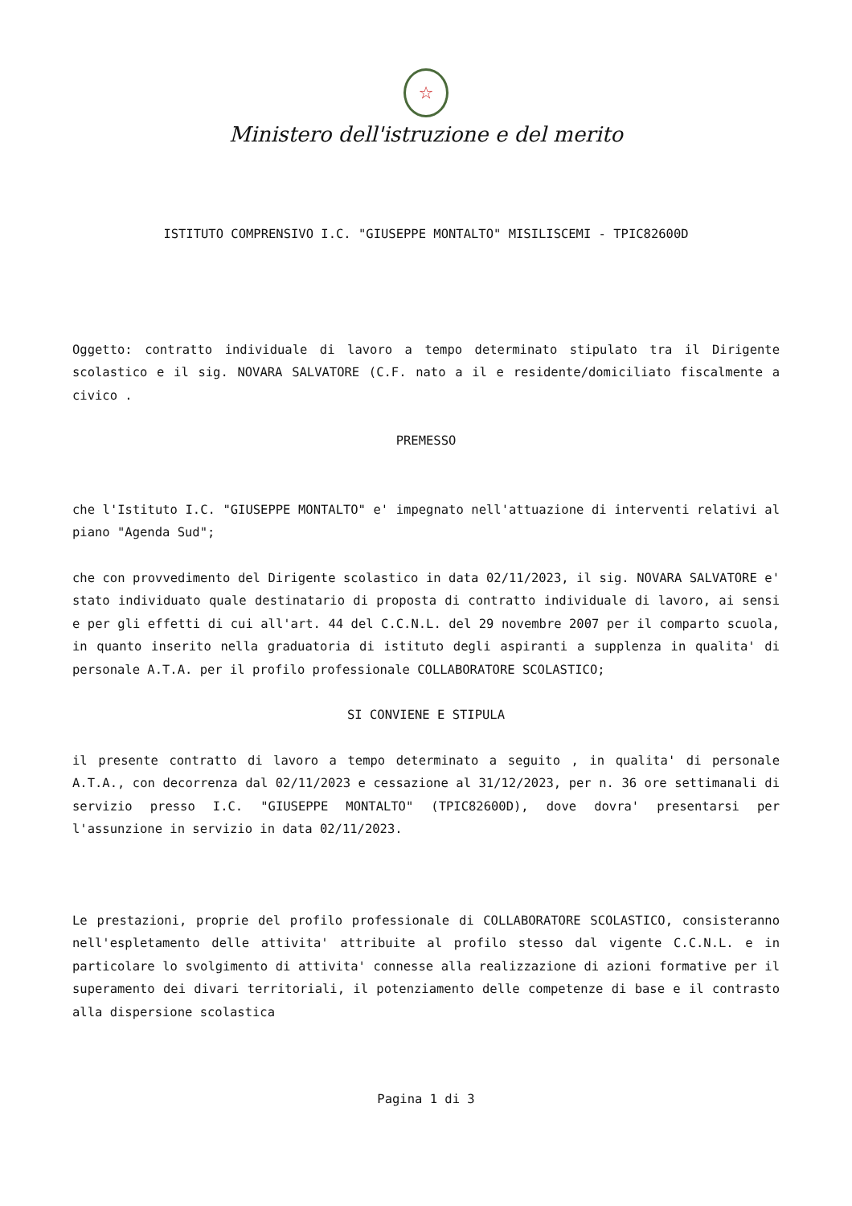☆
Ministero dell'istruzione e del merito
ISTITUTO COMPRENSIVO I.C. "GIUSEPPE MONTALTO" MISILISCEMI - TPIC82600D
Oggetto: contratto individuale di lavoro a tempo determinato stipulato tra il Dirigente scolastico e il sig. NOVARA SALVATORE (C.F. nato a il e residente/domiciliato fiscalmente a civico .
PREMESSO
che l'Istituto I.C. "GIUSEPPE MONTALTO" e' impegnato nell'attuazione di interventi relativi al piano "Agenda Sud";
che con provvedimento del Dirigente scolastico in data 02/11/2023, il sig. NOVARA SALVATORE e' stato individuato quale destinatario di proposta di contratto individuale di lavoro, ai sensi e per gli effetti di cui all'art. 44 del C.C.N.L. del 29 novembre 2007 per il comparto scuola, in quanto inserito nella graduatoria di istituto degli aspiranti a supplenza in qualita' di personale A.T.A. per il profilo professionale COLLABORATORE SCOLASTICO;
SI CONVIENE E STIPULA
il presente contratto di lavoro a tempo determinato a seguito , in qualita' di personale A.T.A., con decorrenza dal 02/11/2023 e cessazione al 31/12/2023, per n. 36 ore settimanali di servizio presso I.C. "GIUSEPPE MONTALTO" (TPIC82600D), dove dovra' presentarsi per l'assunzione in servizio in data 02/11/2023.
Le prestazioni, proprie del profilo professionale di COLLABORATORE SCOLASTICO, consisteranno nell'espletamento delle attivita' attribuite al profilo stesso dal vigente C.C.N.L. e in particolare lo svolgimento di attivita' connesse alla realizzazione di azioni formative per il superamento dei divari territoriali, il potenziamento delle competenze di base e il contrasto alla dispersione scolastica
Pagina 1 di 3